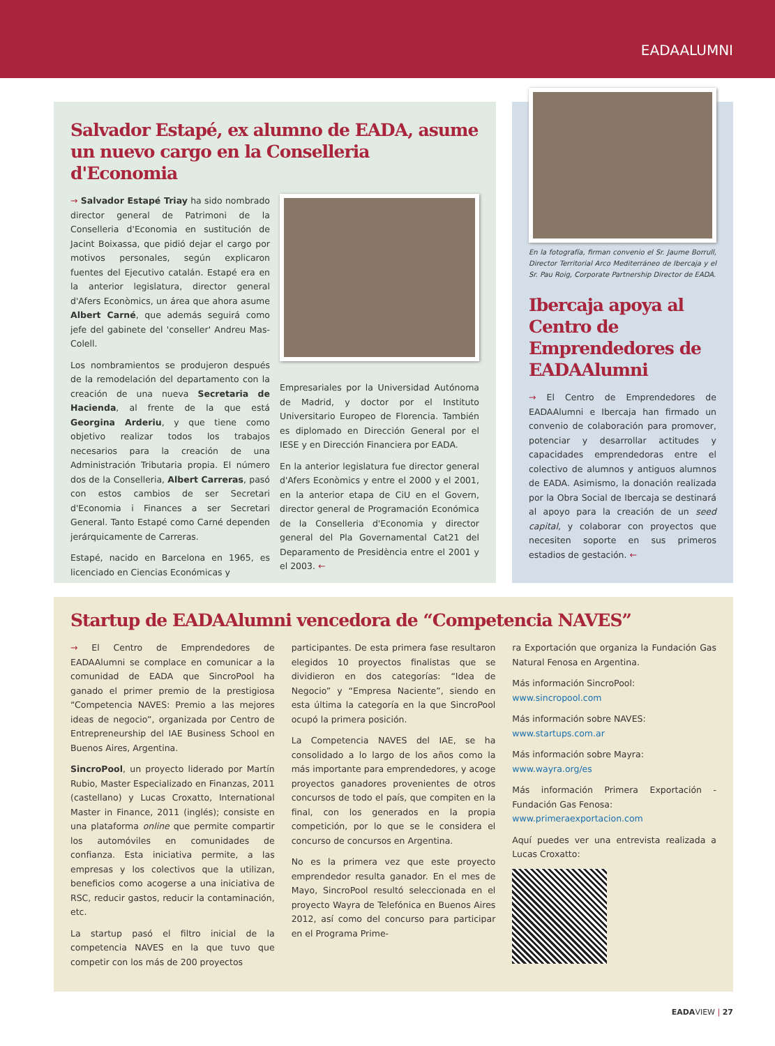EADAALUMNI
Salvador Estapé, ex alumno de EADA, asume un nuevo cargo en la Conselleria d'Economia
→ Salvador Estapé Triay ha sido nombrado director general de Patrimoni de la Conselleria d'Economia en sustitución de Jacint Boixassa, que pidió dejar el cargo por motivos personales, según explicaron fuentes del Ejecutivo catalán. Estapé era en la anterior legislatura, director general d'Afers Econòmics, un área que ahora asume Albert Carné, que además seguirá como jefe del gabinete del 'conseller' Andreu Mas-Colell.
Los nombramientos se produjeron después de la remodelación del departamento con la creación de una nueva Secretaria de Hacienda, al frente de la que está Georgina Arderiu, y que tiene como objetivo realizar todos los trabajos necesarios para la creación de una Administración Tributaria propia. El número dos de la Conselleria, Albert Carreras, pasó con estos cambios de ser Secretari d'Economia i Finances a ser Secretari General. Tanto Estapé como Carné dependen jerárquicamente de Carreras.
Estapé, nacido en Barcelona en 1965, es licenciado en Ciencias Económicas y
Empresariales por la Universidad Autónoma de Madrid, y doctor por el Instituto Universitario Europeo de Florencia. También es diplomado en Dirección General por el IESE y en Dirección Financiera por EADA.
En la anterior legislatura fue director general d'Afers Econòmics y entre el 2000 y el 2001, en la anterior etapa de CiU en el Govern, director general de Programación Económica de la Conselleria d'Economia y director general del Pla Governamental Cat21 del Deparamento de Presidència entre el 2001 y el 2003. ←
En la fotografía, firman convenio el Sr. Jaume Borrull, Director Territorial Arco Mediterráneo de Ibercaja y el Sr. Pau Roig, Corporate Partnership Director de EADA.
Ibercaja apoya al Centro de Emprendedores de EADAAlumni
→ El Centro de Emprendedores de EADAAlumni e Ibercaja han firmado un convenio de colaboración para promover, potenciar y desarrollar actitudes y capacidades emprendedoras entre el colectivo de alumnos y antiguos alumnos de EADA. Asimismo, la donación realizada por la Obra Social de Ibercaja se destinará al apoyo para la creación de un seed capital, y colaborar con proyectos que necesiten soporte en sus primeros estadios de gestación. ←
Startup de EADAAlumni vencedora de “Competencia NAVES”
→ El Centro de Emprendedores de EADAAlumni se complace en comunicar a la comunidad de EADA que SincroPool ha ganado el primer premio de la prestigiosa “Competencia NAVES: Premio a las mejores ideas de negocio”, organizada por Centro de Entrepreneurship del IAE Business School en Buenos Aires, Argentina.
SincroPool, un proyecto liderado por Martín Rubio, Master Especializado en Finanzas, 2011 (castellano) y Lucas Croxatto, International Master in Finance, 2011 (inglés); consiste en una plataforma online que permite compartir los automóviles en comunidades de confianza. Esta iniciativa permite, a las empresas y los colectivos que la utilizan, beneficios como acogerse a una iniciativa de RSC, reducir gastos, reducir la contaminación, etc.
La startup pasó el filtro inicial de la competencia NAVES en la que tuvo que competir con los más de 200 proyectos
participantes. De esta primera fase resultaron elegidos 10 proyectos finalistas que se dividieron en dos categorías: “Idea de Negocio” y “Empresa Naciente”, siendo en esta última la categoría en la que SincroPool ocupó la primera posición.
La Competencia NAVES del IAE, se ha consolidado a lo largo de los años como la más importante para emprendedores, y acoge proyectos ganadores provenientes de otros concursos de todo el país, que compiten en la final, con los generados en la propia competición, por lo que se le considera el concurso de concursos en Argentina.
No es la primera vez que este proyecto emprendedor resulta ganador. En el mes de Mayo, SincroPool resultó seleccionada en el proyecto Wayra de Telefónica en Buenos Aires 2012, así como del concurso para participar en el Programa Prime-
ra Exportación que organiza la Fundación Gas Natural Fenosa en Argentina.
Más información SincroPool:
www.sincropool.com
Más información sobre NAVES:
www.startups.com.ar
Más información sobre Mayra:
www.wayra.org/es
Más información Primera Exportación - Fundación Gas Fenosa:
www.primeraexportacion.com
Aquí puedes ver una entrevista realizada a Lucas Croxatto:
EADAVIEW | 27